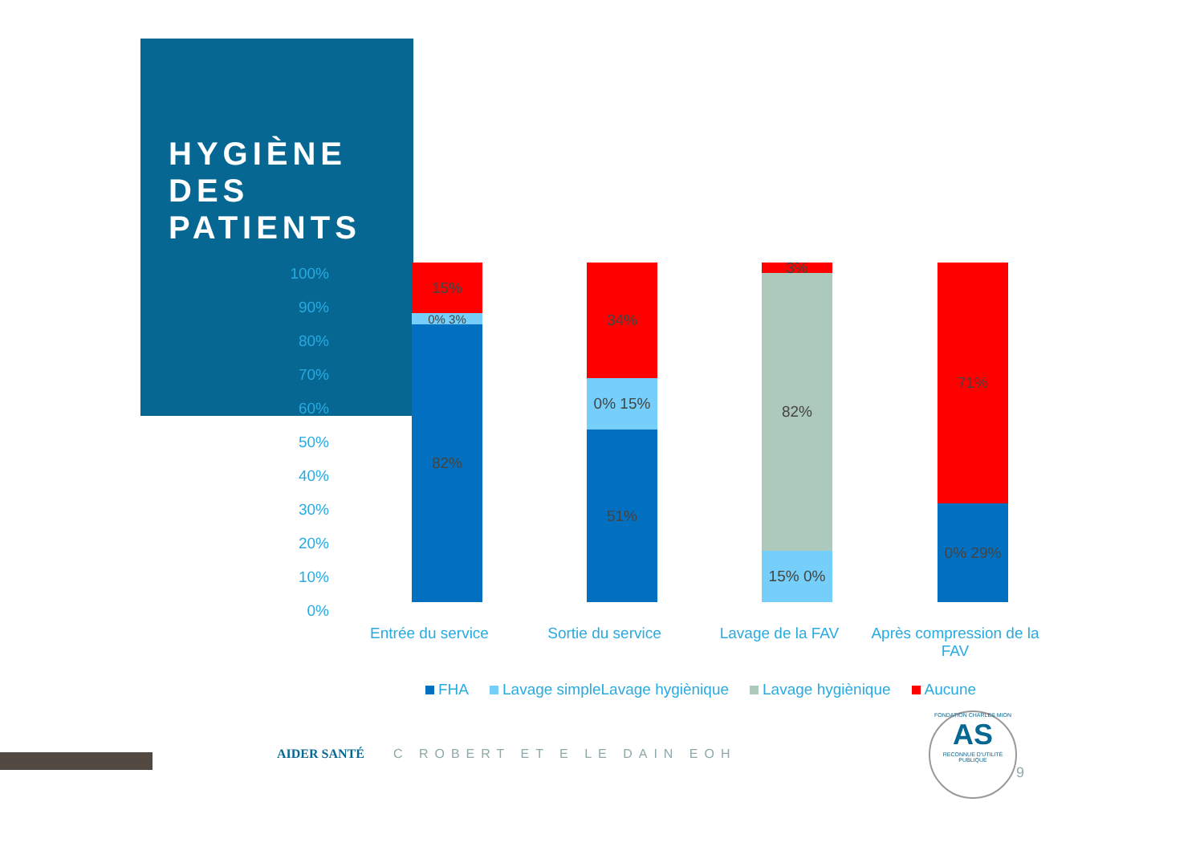HYGIÈNE DES PATIENTS
100%
90%
80%
70%
60%
50%
40%
30%
20%
10%
0%
15%
0% 3%
82%
34%
0% 15%
51%
3%
82%
15% 0%
71%
0% 29%
Entrée du service Sortie du service Lavage de la FAV
Après compression de la FAV
FHA Lavage simpleLavage hygiènique Lavage hygiènique Aucune
AIDER SANTÉ C ROBERT ET E LE DAIN EOH
FONDATION CHARLES MION
AS
RECONNUE D'UTILITÉ PUBLIQUE
9